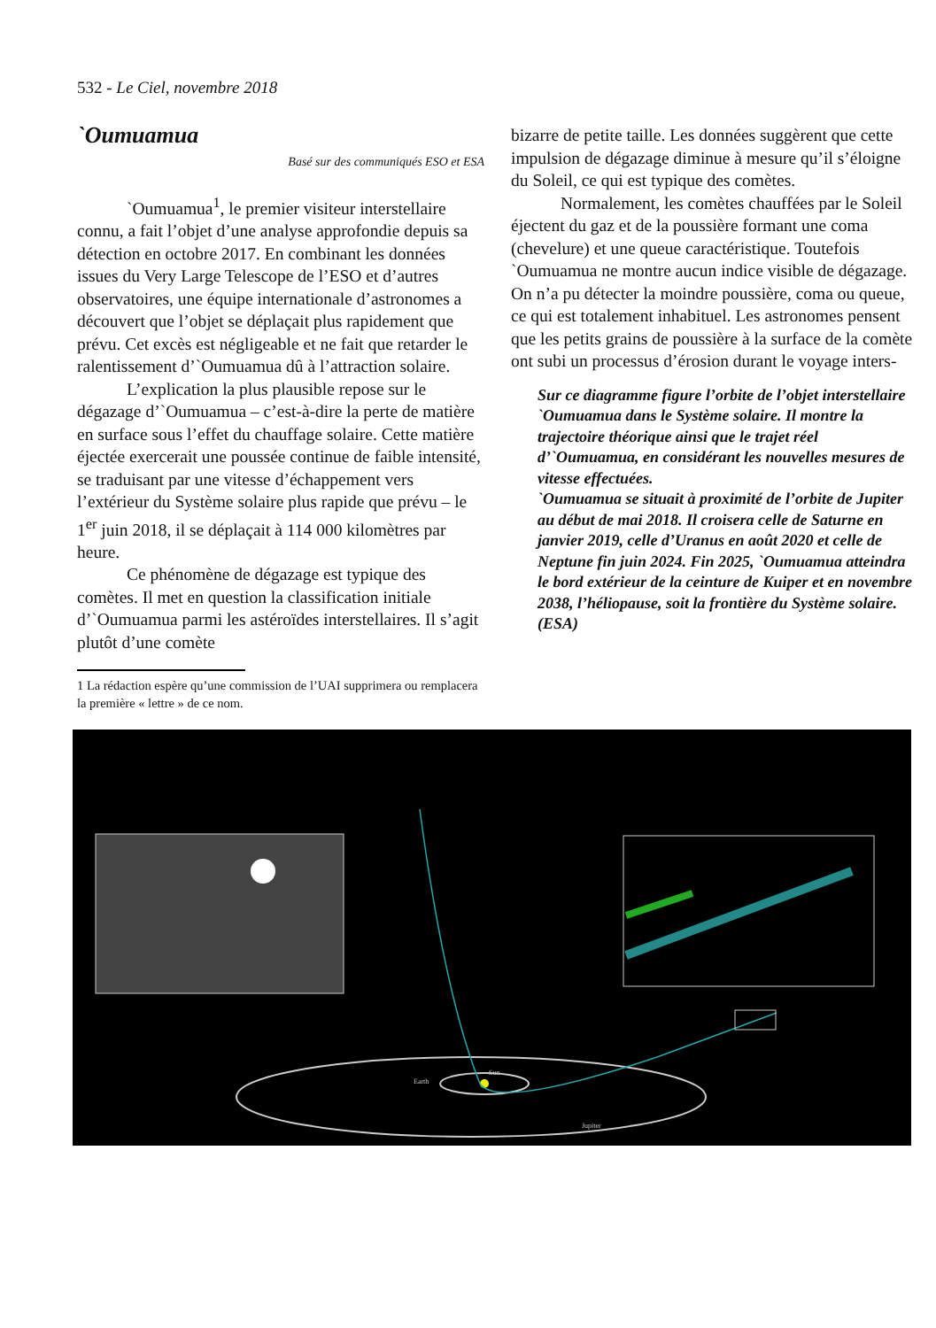532 - Le Ciel, novembre 2018
`Oumuamua
Basé sur des communiqués ESO et ESA
`Oumuamua<sup>1</sup>, le premier visiteur interstellaire connu, a fait l’objet d’une analyse approfondie depuis sa détection en octobre 2017. En combinant les données issues du Very Large Telescope de l’ESO et d’autres observatoires, une équipe internationale d’astronomes a découvert que l’objet se déplaçait plus rapidement que prévu. Cet excès est négligeable et ne fait que retarder le ralentissement d’`Oumuamua dû à l’attraction solaire.
L’explication la plus plausible repose sur le dégazage d’`Oumuamua – c’est-à-dire la perte de matière en surface sous l’effet du chauffage solaire. Cette matière éjectée exercerait une poussée continue de faible intensité, se traduisant par une vitesse d’échappement vers l’extérieur du Système solaire plus rapide que prévu – le 1<sup>er</sup> juin 2018, il se déplaçait à 114 000 kilomètres par heure.
Ce phénomène de dégazage est typique des comètes. Il met en question la classification initiale d’`Oumuamua parmi les astéroïdes interstellaires. Il s’agit plutôt d’une comète
1 La rédaction espère qu’une commission de l’UAI supprimera ou remplacera la première « lettre » de ce nom.
bizarre de petite taille. Les données suggèrent que cette impulsion de dégazage diminue à mesure qu’il s’éloigne du Soleil, ce qui est typique des comètes.
Normalement, les comètes chauffées par le Soleil éjectent du gaz et de la poussière formant une coma (chevelure) et une queue caractéristique. Toutefois `Oumuamua ne montre aucun indice visible de dégazage. On n’a pu détecter la moindre poussière, coma ou queue, ce qui est totalement inhabituel. Les astronomes pensent que les petits grains de poussière à la surface de la comète ont subi un processus d’érosion durant le voyage inters-
Sur ce diagramme figure l’orbite de l’objet interstellaire `Oumuamua dans le Système solaire. Il montre la trajectoire théorique ainsi que le trajet réel d’`Oumuamua, en considérant les nouvelles mesures de vitesse effectuées.
`Oumuamua se situait à proximité de l’orbite de Jupiter au début de mai 2018. Il croisera celle de Saturne en janvier 2019, celle d’Uranus en août 2020 et celle de Neptune fin juin 2024. Fin 2025, `Oumuamua atteindra le bord extérieur de la ceinture de Kuiper et en novembre 2038, l’héliopause, soit la frontière du Système solaire.
(ESA)
Sun
Earth
Jupiter